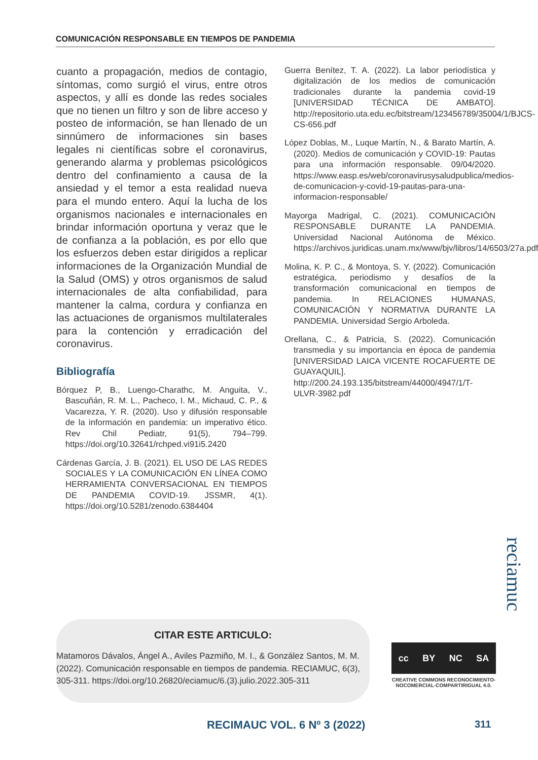COMUNICACIÓN RESPONSABLE EN TIEMPOS DE PANDEMIA
cuanto a propagación, medios de contagio, síntomas, como surgió el virus, entre otros aspectos, y allí es donde las redes sociales que no tienen un filtro y son de libre acceso y posteo de información, se han llenado de un sinnúmero de informaciones sin bases legales ni científicas sobre el coronavirus, generando alarma y problemas psicológicos dentro del confinamiento a causa de la ansiedad y el temor a esta realidad nueva para el mundo entero. Aquí la lucha de los organismos nacionales e internacionales en brindar información oportuna y veraz que le de confianza a la población, es por ello que los esfuerzos deben estar dirigidos a replicar informaciones de la Organización Mundial de la Salud (OMS) y otros organismos de salud internacionales de alta confiabilidad, para mantener la calma, cordura y confianza en las actuaciones de organismos multilaterales para la contención y erradicación del coronavirus.
Bibliografía
Bórquez P, B., Luengo-Charathc, M. Anguita, V., Bascuñán, R. M. L., Pacheco, I. M., Michaud, C. P., & Vacarezza, Y. R. (2020). Uso y difusión responsable de la información en pandemia: un imperativo ético. Rev Chil Pediatr, 91(5), 794–799. https://doi.org/10.32641/rchped.vi91i5.2420
Cárdenas García, J. B. (2021). EL USO DE LAS REDES SOCIALES Y LA COMUNICACIÓN EN LÍNEA COMO HERRAMIENTA CONVERSACIONAL EN TIEMPOS DE PANDEMIA COVID-19. JSSMR, 4(1). https://doi.org/10.5281/zenodo.6384404
Guerra Benítez, T. A. (2022). La labor periodística y digitalización de los medios de comunicación tradicionales durante la pandemia covid-19 [UNIVERSIDAD TÉCNICA DE AMBATO]. http://repositorio.uta.edu.ec/bitstream/123456789/35004/1/BJCS-CS-656.pdf
López Doblas, M., Luque Martín, N., & Barato Martín, A. (2020). Medios de comunicación y COVID-19: Pautas para una información responsable. 09/04/2020. https://www.easp.es/web/coronavirusysaludpublica/medios-de-comunicacion-y-covid-19-pautas-para-una-informacion-responsable/
Mayorga Madrigal, C. (2021). COMUNICACIÓN RESPONSABLE DURANTE LA PANDEMIA. Universidad Nacional Autónoma de México. https://archivos.juridicas.unam.mx/www/bjv/libros/14/6503/27a.pdf
Molina, K. P. C., & Montoya, S. Y. (2022). Comunicación estratégica, periodismo y desafíos de la transformación comunicacional en tiempos de pandemia. In RELACIONES HUMANAS, COMUNICACIÓN Y NORMATIVA DURANTE LA PANDEMIA. Universidad Sergio Arboleda.
Orellana, C., & Patricia, S. (2022). Comunicación transmedia y su importancia en época de pandemia [UNIVERSIDAD LAICA VICENTE ROCAFUERTE DE GUAYAQUIL]. http://200.24.193.135/bitstream/44000/4947/1/T-ULVR-3982.pdf
CITAR ESTE ARTICULO:
Matamoros Dávalos, Ángel A., Aviles Pazmiño, M. I., & González Santos, M. M. (2022). Comunicación responsable en tiempos de pandemia. RECIAMUC, 6(3), 305-311. https://doi.org/10.26820/eciamuc/6.(3).julio.2022.305-311
cc BY NC SA
CREATIVE COMMONS RECONOCIMIENTO-NOCOMERCIAL-COMPARTIRIGUAL 4.0.
reciamuc
RECIMAUC VOL. 6 Nº 3 (2022) 311